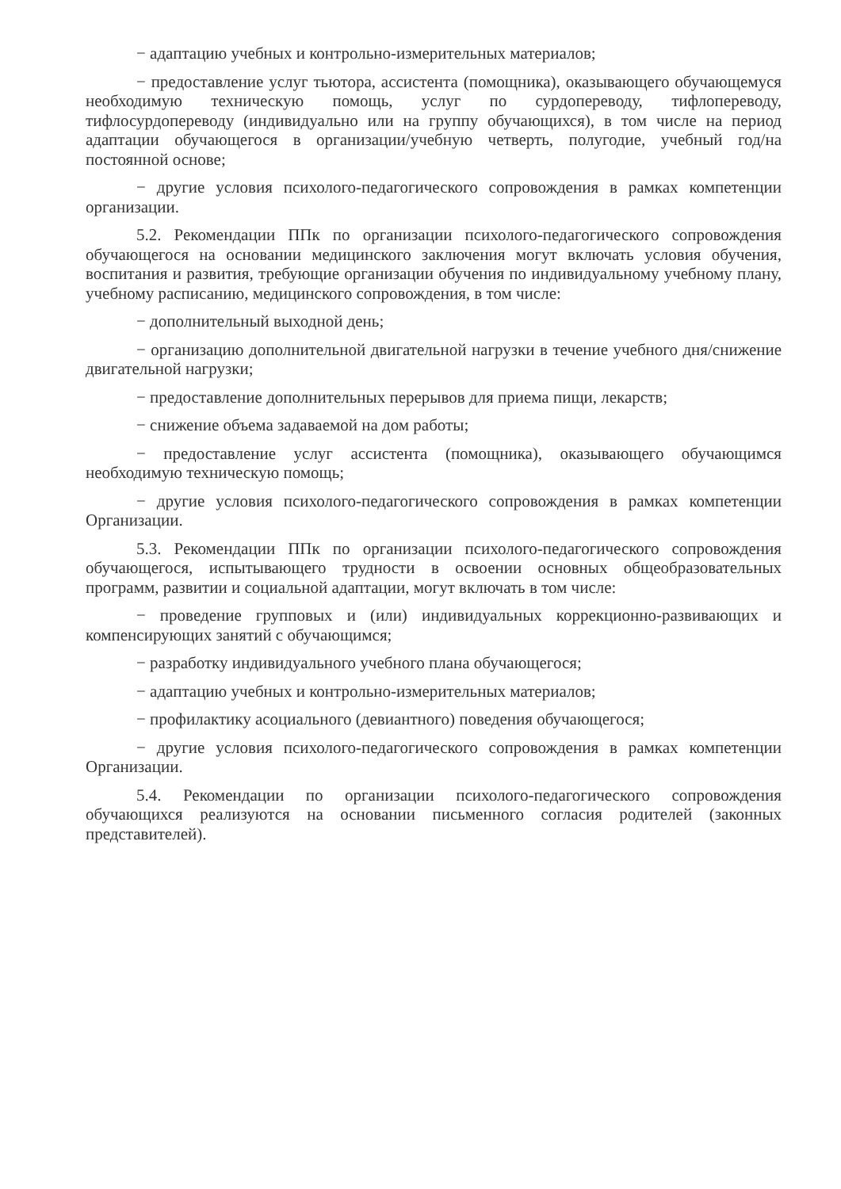− адаптацию учебных и контрольно-измерительных материалов;
− предоставление услуг тьютора, ассистента (помощника), оказывающего обучающемуся необходимую техническую помощь, услуг по сурдопереводу, тифлопереводу, тифлосурдопереводу (индивидуально или на группу обучающихся), в том числе на период адаптации обучающегося в организации/учебную четверть, полугодие, учебный год/на постоянной основе;
− другие условия психолого-педагогического сопровождения в рамках компетенции организации.
5.2. Рекомендации ППк по организации психолого-педагогического сопровождения обучающегося на основании медицинского заключения могут включать условия обучения, воспитания и развития, требующие организации обучения по индивидуальному учебному плану, учебному расписанию, медицинского сопровождения, в том числе:
− дополнительный выходной день;
− организацию дополнительной двигательной нагрузки в течение учебного дня/снижение двигательной нагрузки;
− предоставление дополнительных перерывов для приема пищи, лекарств;
− снижение объема задаваемой на дом работы;
− предоставление услуг ассистента (помощника), оказывающего обучающимся необходимую техническую помощь;
− другие условия психолого-педагогического сопровождения в рамках компетенции Организации.
5.3. Рекомендации ППк по организации психолого-педагогического сопровождения обучающегося, испытывающего трудности в освоении основных общеобразовательных программ, развитии и социальной адаптации, могут включать в том числе:
− проведение групповых и (или) индивидуальных коррекционно-развивающих и компенсирующих занятий с обучающимся;
− разработку индивидуального учебного плана обучающегося;
− адаптацию учебных и контрольно-измерительных материалов;
− профилактику асоциального (девиантного) поведения обучающегося;
− другие условия психолого-педагогического сопровождения в рамках компетенции Организации.
5.4. Рекомендации по организации психолого-педагогического сопровождения обучающихся реализуются на основании письменного согласия родителей (законных представителей).